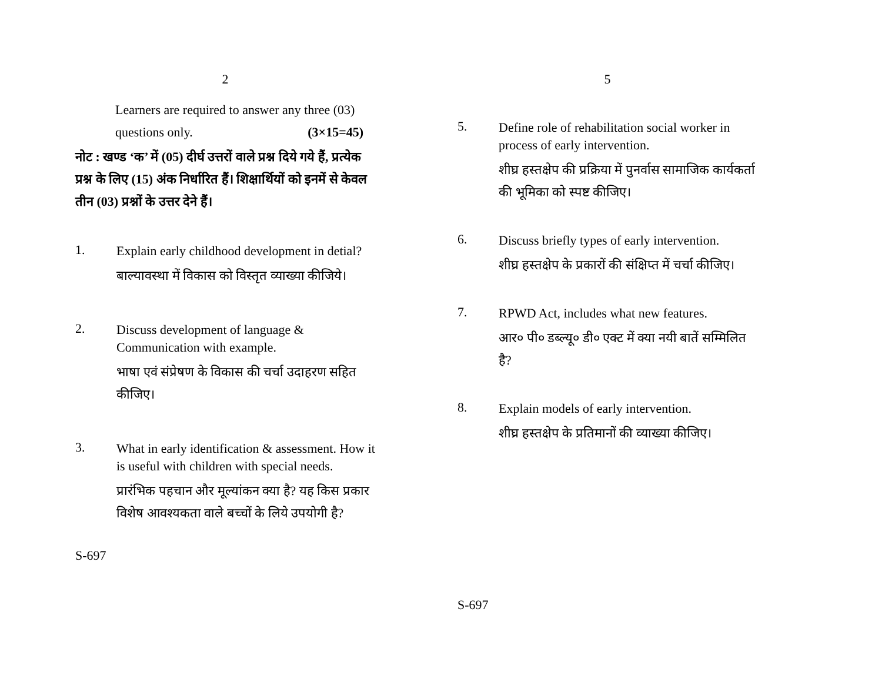2
Learners are required to answer any three (03)
questions only. (3×15=45)
नोट : खण्ड ‘क’ में (05) दीर्घ उत्तरों वाले प्रश्न दिये गये हैं, प्रत्येक प्रश्न के लिए (15) अंक निर्धारित हैं। शिक्षार्थियों को इनमें से केवल तीन (03) प्रश्नों के उत्तर देने हैं।
1.
Explain early childhood development in detial?
बाल्यावस्था में विकास को विस्तृत व्याख्या कीजिये।
2.
Discuss development of language & Communication with example.
भाषा एवं संप्रेषण के विकास की चर्चा उदाहरण सहित कीजिए।
3.
What in early identification & assessment. How it is useful with children with special needs.
प्रारंभिक पहचान और मूल्यांकन क्या है? यह किस प्रकार विशेष आवश्यकता वाले बच्चों के लिये उपयोगी है?
S-697
5
5.
Define role of rehabilitation social worker in process of early intervention.
शीघ्र हस्तक्षेप की प्रक्रिया में पुनर्वास सामाजिक कार्यकर्ता की भूमिका को स्पष्ट कीजिए।
6.
Discuss briefly types of early intervention.
शीघ्र हस्तक्षेप के प्रकारों की संक्षिप्त में चर्चा कीजिए।
7.
RPWD Act, includes what new features.
आर० पी० डब्ल्यू० डी० एक्ट में क्या नयी बातें सम्मिलित है?
8.
Explain models of early intervention.
शीघ्र हस्तक्षेप के प्रतिमानों की व्याख्या कीजिए।
S-697